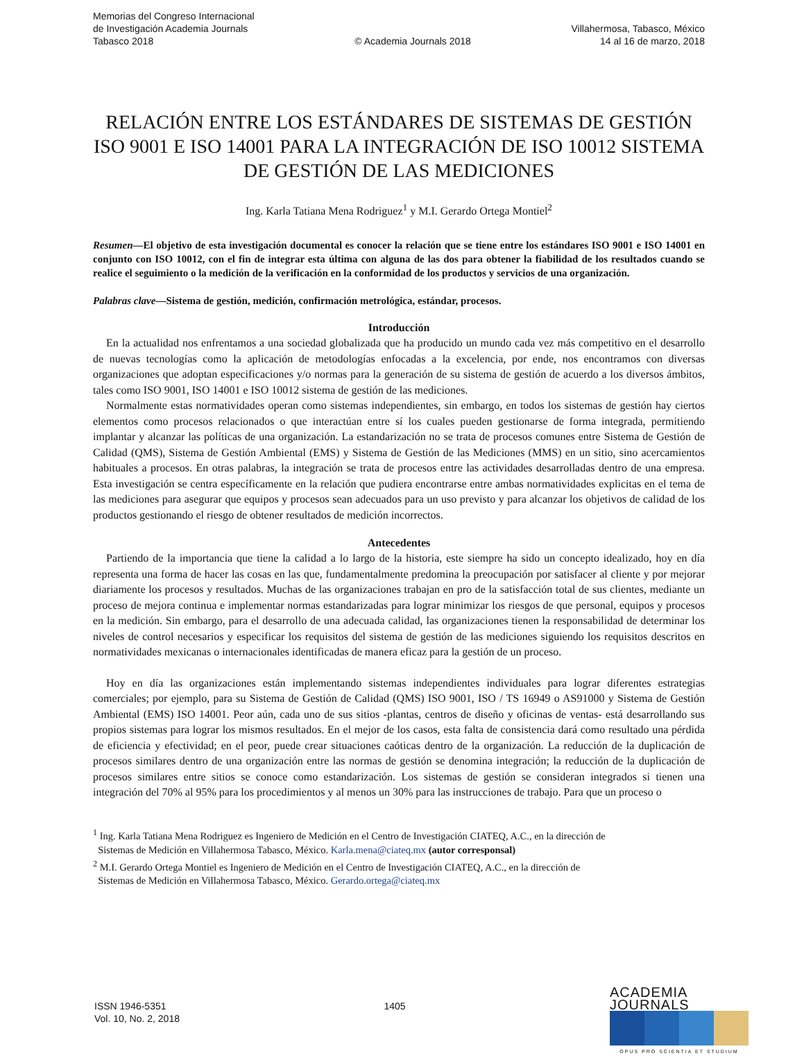Memorias del Congreso Internacional
de Investigación Academia Journals
Tabasco 2018
© Academia Journals 2018
Villahermosa, Tabasco, México
14 al 16 de marzo, 2018
RELACIÓN ENTRE LOS ESTÁNDARES DE SISTEMAS DE GESTIÓN ISO 9001 E ISO 14001 PARA LA INTEGRACIÓN DE ISO 10012 SISTEMA DE GESTIÓN DE LAS MEDICIONES
Ing. Karla Tatiana Mena Rodriguez<sup>1</sup> y M.I. Gerardo Ortega Montiel<sup>2</sup>
Resumen—El objetivo de esta investigación documental es conocer la relación que se tiene entre los estándares ISO 9001 e ISO 14001 en conjunto con ISO 10012, con el fin de integrar esta última con alguna de las dos para obtener la fiabilidad de los resultados cuando se realice el seguimiento o la medición de la verificación en la conformidad de los productos y servicios de una organización.
Palabras clave—Sistema de gestión, medición, confirmación metrológica, estándar, procesos.
Introducción
En la actualidad nos enfrentamos a una sociedad globalizada que ha producido un mundo cada vez más competitivo en el desarrollo de nuevas tecnologías como la aplicación de metodologías enfocadas a la excelencia, por ende, nos encontramos con diversas organizaciones que adoptan especificaciones y/o normas para la generación de su sistema de gestión de acuerdo a los diversos ámbitos, tales como ISO 9001, ISO 14001 e ISO 10012 sistema de gestión de las mediciones.
Normalmente estas normatividades operan como sistemas independientes, sin embargo, en todos los sistemas de gestión hay ciertos elementos como procesos relacionados o que interactúan entre sí los cuales pueden gestionarse de forma integrada, permitiendo implantar y alcanzar las políticas de una organización. La estandarización no se trata de procesos comunes entre Sistema de Gestión de Calidad (QMS), Sistema de Gestión Ambiental (EMS) y Sistema de Gestión de las Mediciones (MMS) en un sitio, sino acercamientos habituales a procesos. En otras palabras, la integración se trata de procesos entre las actividades desarrolladas dentro de una empresa. Esta investigación se centra específicamente en la relación que pudiera encontrarse entre ambas normatividades explicitas en el tema de las mediciones para asegurar que equipos y procesos sean adecuados para un uso previsto y para alcanzar los objetivos de calidad de los productos gestionando el riesgo de obtener resultados de medición incorrectos.
Antecedentes
Partiendo de la importancia que tiene la calidad a lo largo de la historia, este siempre ha sido un concepto idealizado, hoy en día representa una forma de hacer las cosas en las que, fundamentalmente predomina la preocupación por satisfacer al cliente y por mejorar diariamente los procesos y resultados. Muchas de las organizaciones trabajan en pro de la satisfacción total de sus clientes, mediante un proceso de mejora continua e implementar normas estandarizadas para lograr minimizar los riesgos de que personal, equipos y procesos en la medición. Sin embargo, para el desarrollo de una adecuada calidad, las organizaciones tienen la responsabilidad de determinar los niveles de control necesarios y especificar los requisitos del sistema de gestión de las mediciones siguiendo los requisitos descritos en normatividades mexicanas o internacionales identificadas de manera eficaz para la gestión de un proceso.
Hoy en día las organizaciones están implementando sistemas independientes individuales para lograr diferentes estrategias comerciales; por ejemplo, para su Sistema de Gestión de Calidad (QMS) ISO 9001, ISO / TS 16949 o AS91000 y Sistema de Gestión Ambiental (EMS) ISO 14001. Peor aún, cada uno de sus sitios -plantas, centros de diseño y oficinas de ventas- está desarrollando sus propios sistemas para lograr los mismos resultados. En el mejor de los casos, esta falta de consistencia dará como resultado una pérdida de eficiencia y efectividad; en el peor, puede crear situaciones caóticas dentro de la organización. La reducción de la duplicación de procesos similares dentro de una organización entre las normas de gestión se denomina integración; la reducción de la duplicación de procesos similares entre sitios se conoce como estandarización. Los sistemas de gestión se consideran integrados si tienen una integración del 70% al 95% para los procedimientos y al menos un 30% para las instrucciones de trabajo. Para que un proceso o
<sup>1</sup> Ing. Karla Tatiana Mena Rodriguez es Ingeniero de Medición en el Centro de Investigación CIATEQ, A.C., en la dirección de
Sistemas de Medición en Villahermosa Tabasco, México. Karla.mena@ciateq.mx (autor corresponsal)
<sup>2</sup> M.I. Gerardo Ortega Montiel es Ingeniero de Medición en el Centro de Investigación CIATEQ, A.C., en la dirección de
Sistemas de Medición en Villahermosa Tabasco, México. Gerardo.ortega@ciateq.mx
ISSN 1946-5351
Vol. 10, No. 2, 2018
1405
ACADEMIA JOURNALS
OPUS PRO SCIENTIA ET STUDIUM